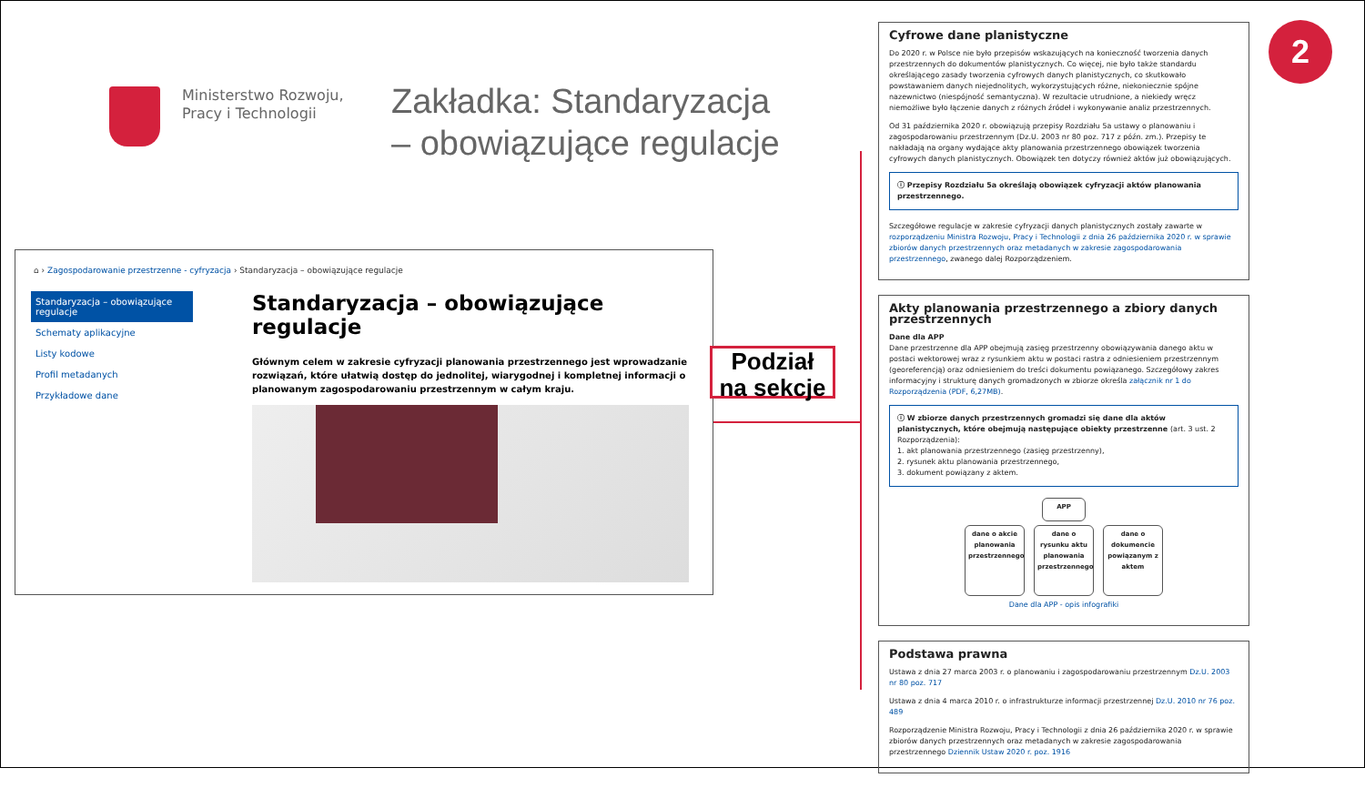Ministerstwo Rozwoju,
Pracy i Technologii
Zakładka: Standaryzacja
– obowiązujące regulacje
⌂ › Zagospodarowanie przestrzenne - cyfryzacja › Standaryzacja – obowiązujące regulacje
Standaryzacja – obowiązujące regulacje
Schematy aplikacyjne
Listy kodowe
Profil metadanych
Przykładowe dane
Standaryzacja – obowiązujące regulacje
Głównym celem w zakresie cyfryzacji planowania przestrzennego jest wprowadzanie rozwiązań, które ułatwią dostęp do jednolitej, wiarygodnej i kompletnej informacji o planowanym zagospodarowaniu przestrzennym w całym kraju.
Podział
na sekcje
2
Cyfrowe dane planistyczne
Do 2020 r. w Polsce nie było przepisów wskazujących na konieczność tworzenia danych przestrzennych do dokumentów planistycznych. Co więcej, nie było także standardu określającego zasady tworzenia cyfrowych danych planistycznych, co skutkowało powstawaniem danych niejednolitych, wykorzystujących różne, niekoniecznie spójne nazewnictwo (niespójność semantyczna). W rezultacie utrudnione, a niekiedy wręcz niemożliwe było łączenie danych z różnych źródeł i wykonywanie analiz przestrzennych.
Od 31 października 2020 r. obowiązują przepisy Rozdziału 5a ustawy o planowaniu i zagospodarowaniu przestrzennym (Dz.U. 2003 nr 80 poz. 717 z późn. zm.). Przepisy te nakładają na organy wydające akty planowania przestrzennego obowiązek tworzenia cyfrowych danych planistycznych. Obowiązek ten dotyczy również aktów już obowiązujących.
ⓘ Przepisy Rozdziału 5a określają obowiązek cyfryzacji aktów planowania przestrzennego.
Szczegółowe regulacje w zakresie cyfryzacji danych planistycznych zostały zawarte w rozporządzeniu Ministra Rozwoju, Pracy i Technologii z dnia 26 października 2020 r. w sprawie zbiorów danych przestrzennych oraz metadanych w zakresie zagospodarowania przestrzennego, zwanego dalej Rozporządzeniem.
Akty planowania przestrzennego a zbiory danych przestrzennych
Dane dla APP
Dane przestrzenne dla APP obejmują zasięg przestrzenny obowiązywania danego aktu w postaci wektorowej wraz z rysunkiem aktu w postaci rastra z odniesieniem przestrzennym (georeferencją) oraz odniesieniem do treści dokumentu powiązanego. Szczegółowy zakres informacyjny i strukturę danych gromadzonych w zbiorze określa załącznik nr 1 do Rozporządzenia (PDF, 6,27MB).
ⓘ W zbiorze danych przestrzennych gromadzi się dane dla aktów planistycznych, które obejmują następujące obiekty przestrzenne (art. 3 ust. 2 Rozporządzenia):
1. akt planowania przestrzennego (zasięg przestrzenny),
2. rysunek aktu planowania przestrzennego,
3. dokument powiązany z aktem.
APP
dane o akcie planowania przestrzennego
dane o rysunku aktu planowania przestrzennego
dane o dokumencie powiązanym z aktem
Dane dla APP - opis infografiki
Podstawa prawna
Ustawa z dnia 27 marca 2003 r. o planowaniu i zagospodarowaniu przestrzennym Dz.U. 2003 nr 80 poz. 717
Ustawa z dnia 4 marca 2010 r. o infrastrukturze informacji przestrzennej Dz.U. 2010 nr 76 poz. 489
Rozporządzenie Ministra Rozwoju, Pracy i Technologii z dnia 26 października 2020 r. w sprawie zbiorów danych przestrzennych oraz metadanych w zakresie zagospodarowania przestrzennego Dziennik Ustaw 2020 r. poz. 1916